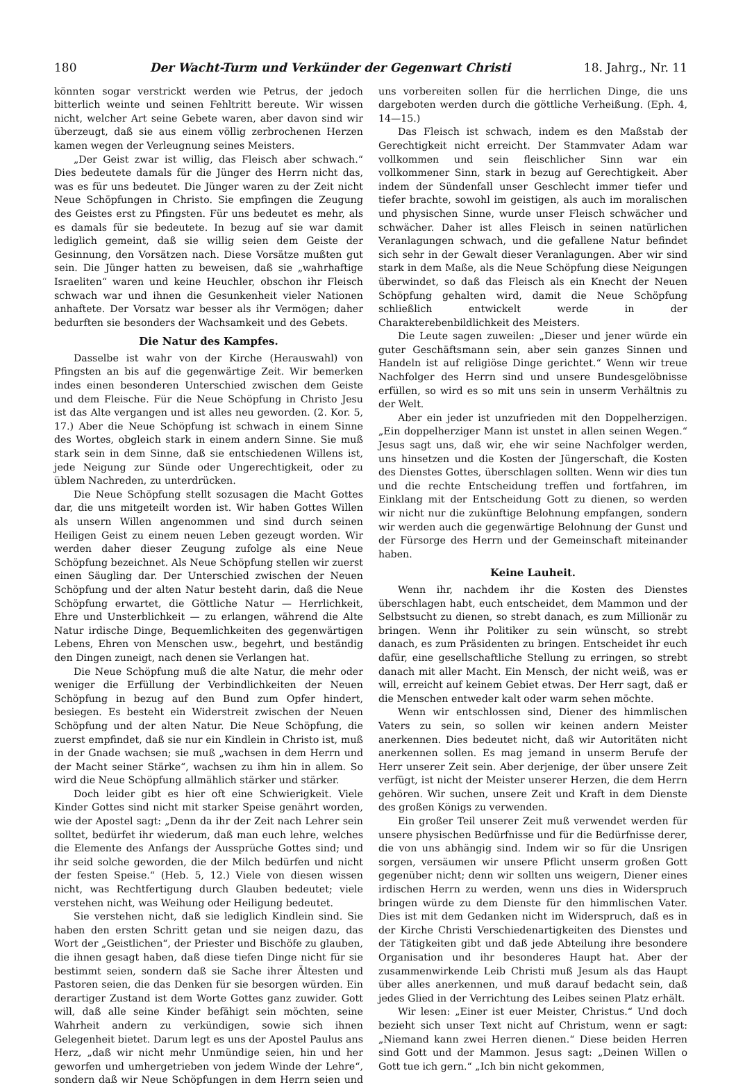180 Der Wacht-Turm und Verkünder der Gegenwart Christi 18. Jahrg., Nr. 11
könnten sogar verstrickt werden wie Petrus, der jedoch bitterlich weinte und seinen Fehltritt bereute. Wir wissen nicht, welcher Art seine Gebete waren, aber davon sind wir überzeugt, daß sie aus einem völlig zerbrochenen Herzen kamen wegen der Verleugnung seines Meisters.
„Der Geist zwar ist willig, das Fleisch aber schwach.“ Dies bedeutete damals für die Jünger des Herrn nicht das, was es für uns bedeutet. Die Jünger waren zu der Zeit nicht Neue Schöpfungen in Christo. Sie empfingen die Zeugung des Geistes erst zu Pfingsten. Für uns bedeutet es mehr, als es damals für sie bedeutete. In bezug auf sie war damit lediglich gemeint, daß sie willig seien dem Geiste der Gesinnung, den Vorsätzen nach. Diese Vorsätze mußten gut sein. Die Jünger hatten zu beweisen, daß sie „wahrhaftige Israeliten“ waren und keine Heuchler, obschon ihr Fleisch schwach war und ihnen die Gesunkenheit vieler Nationen anhaftete. Der Vorsatz war besser als ihr Vermögen; daher bedurften sie besonders der Wachsamkeit und des Gebets.
Die Natur des Kampfes.
Dasselbe ist wahr von der Kirche (Herauswahl) von Pfingsten an bis auf die gegenwärtige Zeit. Wir bemerken indes einen besonderen Unterschied zwischen dem Geiste und dem Fleische. Für die Neue Schöpfung in Christo Jesu ist das Alte vergangen und ist alles neu geworden. (2. Kor. 5, 17.) Aber die Neue Schöpfung ist schwach in einem Sinne des Wortes, obgleich stark in einem andern Sinne. Sie muß stark sein in dem Sinne, daß sie entschiedenen Willens ist, jede Neigung zur Sünde oder Ungerechtigkeit, oder zu üblem Nachreden, zu unterdrücken.
Die Neue Schöpfung stellt sozusagen die Macht Gottes dar, die uns mitgeteilt worden ist. Wir haben Gottes Willen als unsern Willen angenommen und sind durch seinen Heiligen Geist zu einem neuen Leben gezeugt worden. Wir werden daher dieser Zeugung zufolge als eine Neue Schöpfung bezeichnet. Als Neue Schöpfung stellen wir zuerst einen Säugling dar. Der Unterschied zwischen der Neuen Schöpfung und der alten Natur besteht darin, daß die Neue Schöpfung erwartet, die Göttliche Natur — Herrlichkeit, Ehre und Unsterblichkeit — zu erlangen, während die Alte Natur irdische Dinge, Bequemlichkeiten des gegenwärtigen Lebens, Ehren von Menschen usw., begehrt, und beständig den Dingen zuneigt, nach denen sie Verlangen hat.
Die Neue Schöpfung muß die alte Natur, die mehr oder weniger die Erfüllung der Verbindlichkeiten der Neuen Schöpfung in bezug auf den Bund zum Opfer hindert, besiegen. Es besteht ein Widerstreit zwischen der Neuen Schöpfung und der alten Natur. Die Neue Schöpfung, die zuerst empfindet, daß sie nur ein Kindlein in Christo ist, muß in der Gnade wachsen; sie muß „wachsen in dem Herrn und der Macht seiner Stärke“, wachsen zu ihm hin in allem. So wird die Neue Schöpfung allmählich stärker und stärker.
Doch leider gibt es hier oft eine Schwierigkeit. Viele Kinder Gottes sind nicht mit starker Speise genährt worden, wie der Apostel sagt: „Denn da ihr der Zeit nach Lehrer sein solltet, bedürfet ihr wiederum, daß man euch lehre, welches die Elemente des Anfangs der Aussprüche Gottes sind; und ihr seid solche geworden, die der Milch bedürfen und nicht der festen Speise.“ (Heb. 5, 12.) Viele von diesen wissen nicht, was Rechtfertigung durch Glauben bedeutet; viele verstehen nicht, was Weihung oder Heiligung bedeutet.
Sie verstehen nicht, daß sie lediglich Kindlein sind. Sie haben den ersten Schritt getan und sie neigen dazu, das Wort der „Geistlichen“, der Priester und Bischöfe zu glauben, die ihnen gesagt haben, daß diese tiefen Dinge nicht für sie bestimmt seien, sondern daß sie Sache ihrer Ältesten und Pastoren seien, die das Denken für sie besorgen würden. Ein derartiger Zustand ist dem Worte Gottes ganz zuwider. Gott will, daß alle seine Kinder befähigt sein möchten, seine Wahrheit andern zu verkündigen, sowie sich ihnen Gelegenheit bietet. Darum legt es uns der Apostel Paulus ans Herz, „daß wir nicht mehr Unmündige seien, hin und her geworfen und umhergetrieben von jedem Winde der Lehre“, sondern daß wir Neue Schöpfungen in dem Herrn seien und uns vorbereiten sollen für die herrlichen Dinge, die uns dargeboten werden durch die göttliche Verheißung. (Eph. 4, 14—15.)
Das Fleisch ist schwach, indem es den Maßstab der Gerechtigkeit nicht erreicht. Der Stammvater Adam war vollkommen und sein fleischlicher Sinn war ein vollkommener Sinn, stark in bezug auf Gerechtigkeit. Aber indem der Sündenfall unser Geschlecht immer tiefer und tiefer brachte, sowohl im geistigen, als auch im moralischen und physischen Sinne, wurde unser Fleisch schwächer und schwächer. Daher ist alles Fleisch in seinen natürlichen Veranlagungen schwach, und die gefallene Natur befindet sich sehr in der Gewalt dieser Veranlagungen. Aber wir sind stark in dem Maße, als die Neue Schöpfung diese Neigungen überwindet, so daß das Fleisch als ein Knecht der Neuen Schöpfung gehalten wird, damit die Neue Schöpfung schließlich entwickelt werde in der Charakterebenbildlichkeit des Meisters.
Die Leute sagen zuweilen: „Dieser und jener würde ein guter Geschäftsmann sein, aber sein ganzes Sinnen und Handeln ist auf religiöse Dinge gerichtet.“ Wenn wir treue Nachfolger des Herrn sind und unsere Bundesgelöbnisse erfüllen, so wird es so mit uns sein in unserm Verhältnis zu der Welt.
Aber ein jeder ist unzufrieden mit den Doppelherzigen. „Ein doppelherziger Mann ist unstet in allen seinen Wegen.“ Jesus sagt uns, daß wir, ehe wir seine Nachfolger werden, uns hinsetzen und die Kosten der Jüngerschaft, die Kosten des Dienstes Gottes, überschlagen sollten. Wenn wir dies tun und die rechte Entscheidung treffen und fortfahren, im Einklang mit der Entscheidung Gott zu dienen, so werden wir nicht nur die zukünftige Belohnung empfangen, sondern wir werden auch die gegenwärtige Belohnung der Gunst und der Fürsorge des Herrn und der Gemeinschaft miteinander haben.
Keine Lauheit.
Wenn ihr, nachdem ihr die Kosten des Dienstes überschlagen habt, euch entscheidet, dem Mammon und der Selbstsucht zu dienen, so strebt danach, es zum Millionär zu bringen. Wenn ihr Politiker zu sein wünscht, so strebt danach, es zum Präsidenten zu bringen. Entscheidet ihr euch dafür, eine gesellschaftliche Stellung zu erringen, so strebt danach mit aller Macht. Ein Mensch, der nicht weiß, was er will, erreicht auf keinem Gebiet etwas. Der Herr sagt, daß er die Menschen entweder kalt oder warm sehen möchte.
Wenn wir entschlossen sind, Diener des himmlischen Vaters zu sein, so sollen wir keinen andern Meister anerkennen. Dies bedeutet nicht, daß wir Autoritäten nicht anerkennen sollen. Es mag jemand in unserm Berufe der Herr unserer Zeit sein. Aber derjenige, der über unsere Zeit verfügt, ist nicht der Meister unserer Herzen, die dem Herrn gehören. Wir suchen, unsere Zeit und Kraft in dem Dienste des großen Königs zu verwenden.
Ein großer Teil unserer Zeit muß verwendet werden für unsere physischen Bedürfnisse und für die Bedürfnisse derer, die von uns abhängig sind. Indem wir so für die Unsrigen sorgen, versäumen wir unsere Pflicht unserm großen Gott gegenüber nicht; denn wir sollten uns weigern, Diener eines irdischen Herrn zu werden, wenn uns dies in Widerspruch bringen würde zu dem Dienste für den himmlischen Vater. Dies ist mit dem Gedanken nicht im Widerspruch, daß es in der Kirche Christi Verschiedenartigkeiten des Dienstes und der Tätigkeiten gibt und daß jede Abteilung ihre besondere Organisation und ihr besonderes Haupt hat. Aber der zusammenwirkende Leib Christi muß Jesum als das Haupt über alles anerkennen, und muß darauf bedacht sein, daß jedes Glied in der Verrichtung des Leibes seinen Platz erhält.
Wir lesen: „Einer ist euer Meister, Christus.“ Und doch bezieht sich unser Text nicht auf Christum, wenn er sagt: „Niemand kann zwei Herren dienen.“ Diese beiden Herren sind Gott und der Mammon. Jesus sagt: „Deinen Willen o Gott tue ich gern.“ „Ich bin nicht gekommen,